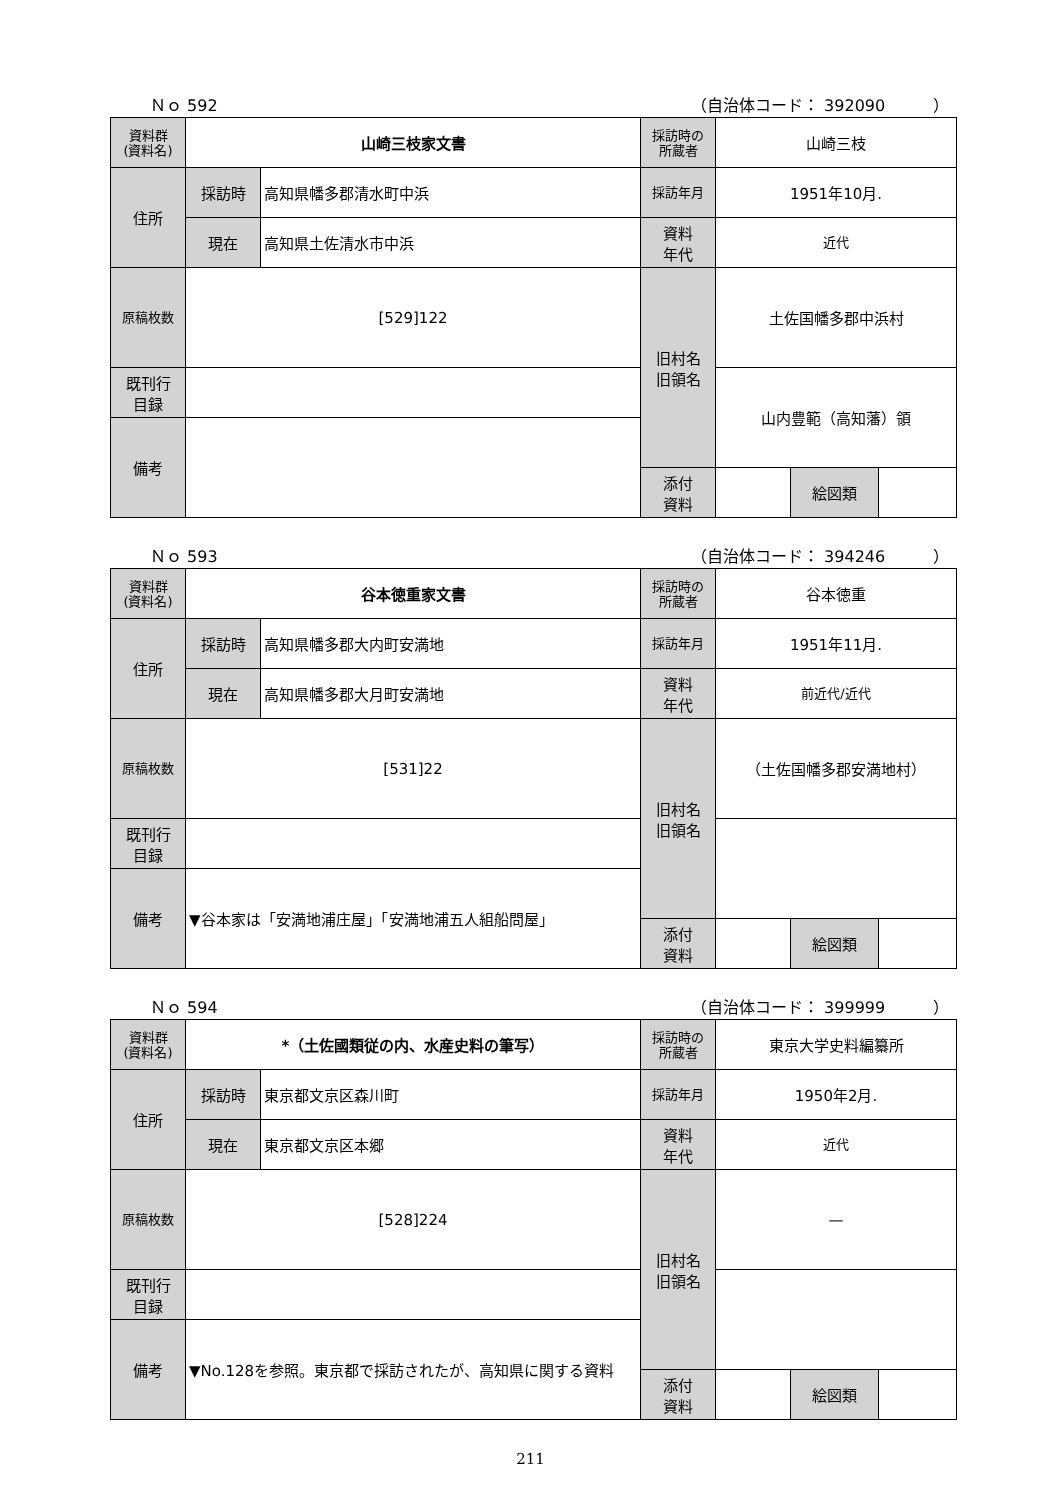Ｎｏ 592 （自治体コード： 392090　　　）
| 資料群 (資料名) | 山崎三枝家文書 | | 採訪時の 所蔵者 | 山崎三枝 | | |
| 住所 | 採訪時 | 高知県幡多郡清水町中浜 | 採訪年月 | 1951年10月. | | |
| | 現在 | 高知県土佐清水市中浜 | 資料 年代 | 近代 | | |
| 原稿枚数 | [529]122 | | 旧村名 旧領名 | 土佐国幡多郡中浜村 | | |
| 既刊行 目録 | | | | 山内豊範（高知藩）領 | | |
| 備考 | | | | | | |
| | | | 添付 資料 | | 絵図類 | |
Ｎｏ 593 （自治体コード： 394246　　　）
| 資料群 (資料名) | 谷本徳重家文書 | | 採訪時の 所蔵者 | 谷本徳重 | | |
| 住所 | 採訪時 | 高知県幡多郡大内町安満地 | 採訪年月 | 1951年11月. | | |
| | 現在 | 高知県幡多郡大月町安満地 | 資料 年代 | 前近代/近代 | | |
| 原稿枚数 | [531]22 | | 旧村名 旧領名 | （土佐国幡多郡安満地村） | | |
| 既刊行 目録 | | | | | | |
| 備考 | ▼谷本家は「安満地浦庄屋」「安満地浦五人組船問屋」 | | | | | |
| | | | 添付 資料 | | 絵図類 | |
Ｎｏ 594 （自治体コード： 399999　　　）
| 資料群 (資料名) | *（土佐國類従の内、水産史料の筆写） | | 採訪時の 所蔵者 | 東京大学史料編纂所 | | |
| 住所 | 採訪時 | 東京都文京区森川町 | 採訪年月 | 1950年2月. | | |
| | 現在 | 東京都文京区本郷 | 資料 年代 | 近代 | | |
| 原稿枚数 | [528]224 | | 旧村名 旧領名 | — | | |
| 既刊行 目録 | | | | | | |
| 備考 | ▼No.128を参照。東京都で採訪されたが、高知県に関する資料 | | | | | |
| | | | 添付 資料 | | 絵図類 | |
211